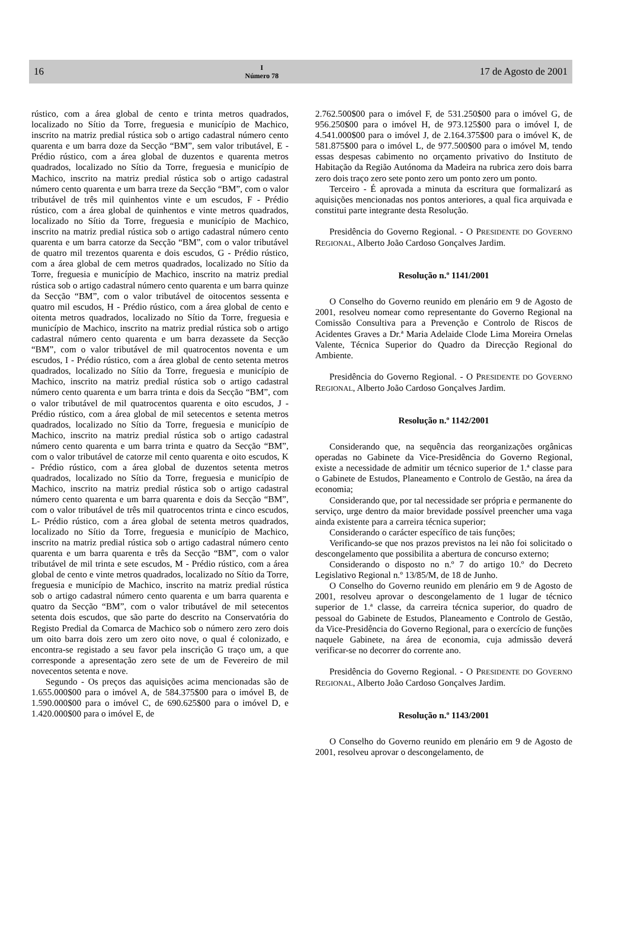16
I
Número 78
17 de Agosto de 2001
rústico, com a área global de cento e trinta metros quadrados, localizado no Sítio da Torre, freguesia e município de Machico, inscrito na matriz predial rústica sob o artigo cadastral número cento quarenta e um barra doze da Secção “BM”, sem valor tributável, E - Prédio rústico, com a área global de duzentos e quarenta metros quadrados, localizado no Sítio da Torre, freguesia e município de Machico, inscrito na matriz predial rústica sob o artigo cadastral número cento quarenta e um barra treze da Secção “BM”, com o valor tributável de três mil quinhentos vinte e um escudos, F - Prédio rústico, com a área global de quinhentos e vinte metros quadrados, localizado no Sítio da Torre, freguesia e município de Machico, inscrito na matriz predial rústica sob o artigo cadastral número cento quarenta e um barra catorze da Secção “BM”, com o valor tributável de quatro mil trezentos quarenta e dois escudos, G - Prédio rústico, com a área global de cem metros quadrados, localizado no Sítio da Torre, freguesia e município de Machico, inscrito na matriz predial rústica sob o artigo cadastral número cento quarenta e um barra quinze da Secção “BM”, com o valor tributável de oitocentos sessenta e quatro mil escudos, H - Prédio rústico, com a área global de cento e oitenta metros quadrados, localizado no Sítio da Torre, freguesia e município de Machico, inscrito na matriz predial rústica sob o artigo cadastral número cento quarenta e um barra dezassete da Secção “BM”, com o valor tributável de mil quatrocentos noventa e um escudos, I - Prédio rústico, com a área global de cento setenta metros quadrados, localizado no Sítio da Torre, freguesia e município de Machico, inscrito na matriz predial rústica sob o artigo cadastral número cento quarenta e um barra trinta e dois da Secção “BM”, com o valor tributável de mil quatrocentos quarenta e oito escudos, J - Prédio rústico, com a área global de mil setecentos e setenta metros quadrados, localizado no Sítio da Torre, freguesia e município de Machico, inscrito na matriz predial rústica sob o artigo cadastral número cento quarenta e um barra trinta e quatro da Secção “BM”, com o valor tributável de catorze mil cento quarenta e oito escudos, K - Prédio rústico, com a área global de duzentos setenta metros quadrados, localizado no Sítio da Torre, freguesia e município de Machico, inscrito na matriz predial rústica sob o artigo cadastral número cento quarenta e um barra quarenta e dois da Secção “BM”, com o valor tributável de três mil quatrocentos trinta e cinco escudos, L- Prédio rústico, com a área global de setenta metros quadrados, localizado no Sítio da Torre, freguesia e município de Machico, inscrito na matriz predial rústica sob o artigo cadastral número cento quarenta e um barra quarenta e três da Secção “BM”, com o valor tributável de mil trinta e sete escudos, M - Prédio rústico, com a área global de cento e vinte metros quadrados, localizado no Sítio da Torre, freguesia e município de Machico, inscrito na matriz predial rústica sob o artigo cadastral número cento quarenta e um barra quarenta e quatro da Secção “BM”, com o valor tributável de mil setecentos setenta dois escudos, que são parte do descrito na Conservatória do Registo Predial da Comarca de Machico sob o número zero zero dois um oito barra dois zero um zero oito nove, o qual é colonizado, e encontra-se registado a seu favor pela inscrição G traço um, a que corresponde a apresentação zero sete de um de Fevereiro de mil novecentos setenta e nove.
Segundo - Os preços das aquisições acima mencionadas são de 1.655.000$00 para o imóvel A, de 584.375$00 para o imóvel B, de 1.590.000$00 para o imóvel C, de 690.625$00 para o imóvel D, e 1.420.000$00 para o imóvel E, de
2.762.500$00 para o imóvel F, de 531.250$00 para o imóvel G, de 956.250$00 para o imóvel H, de 973.125$00 para o imóvel I, de 4.541.000$00 para o imóvel J, de 2.164.375$00 para o imóvel K, de 581.875$00 para o imóvel L, de 977.500$00 para o imóvel M, tendo essas despesas cabimento no orçamento privativo do Instituto de Habitação da Região Autónoma da Madeira na rubrica zero dois barra zero dois traço zero sete ponto zero um ponto zero um ponto.
Terceiro - É aprovada a minuta da escritura que formalizará as aquisições mencionadas nos pontos anteriores, a qual fica arquivada e constitui parte integrante desta Resolução.
Presidência do Governo Regional. - O PRESIDENTE DO GOVERNO REGIONAL, Alberto João Cardoso Gonçalves Jardim.
Resolução n.º 1141/2001
O Conselho do Governo reunido em plenário em 9 de Agosto de 2001, resolveu nomear como representante do Governo Regional na Comissão Consultiva para a Prevenção e Controlo de Riscos de Acidentes Graves a Dr.ª Maria Adelaide Clode Lima Moreira Ornelas Valente, Técnica Superior do Quadro da Direcção Regional do Ambiente.
Presidência do Governo Regional. - O PRESIDENTE DO GOVERNO REGIONAL, Alberto João Cardoso Gonçalves Jardim.
Resolução n.º 1142/2001
Considerando que, na sequência das reorganizações orgânicas operadas no Gabinete da Vice-Presidência do Governo Regional, existe a necessidade de admitir um técnico superior de 1.ª classe para o Gabinete de Estudos, Planeamento e Controlo de Gestão, na área da economia;
Considerando que, por tal necessidade ser própria e permanente do serviço, urge dentro da maior brevidade possível preencher uma vaga ainda existente para a carreira técnica superior;
Considerando o carácter específico de tais funções;
Verificando-se que nos prazos previstos na lei não foi solicitado o descongelamento que possibilita a abertura de concurso externo;
Considerando o disposto no n.º 7 do artigo 10.º do Decreto Legislativo Regional n.º 13/85/M, de 18 de Junho.
O Conselho do Governo reunido em plenário em 9 de Agosto de 2001, resolveu aprovar o descongelamento de 1 lugar de técnico superior de 1.ª classe, da carreira técnica superior, do quadro de pessoal do Gabinete de Estudos, Planeamento e Controlo de Gestão, da Vice-Presidência do Governo Regional, para o exercício de funções naquele Gabinete, na área de economia, cuja admissão deverá verificar-se no decorrer do corrente ano.
Presidência do Governo Regional. - O PRESIDENTE DO GOVERNO REGIONAL, Alberto João Cardoso Gonçalves Jardim.
Resolução n.º 1143/2001
O Conselho do Governo reunido em plenário em 9 de Agosto de 2001, resolveu aprovar o descongelamento, de